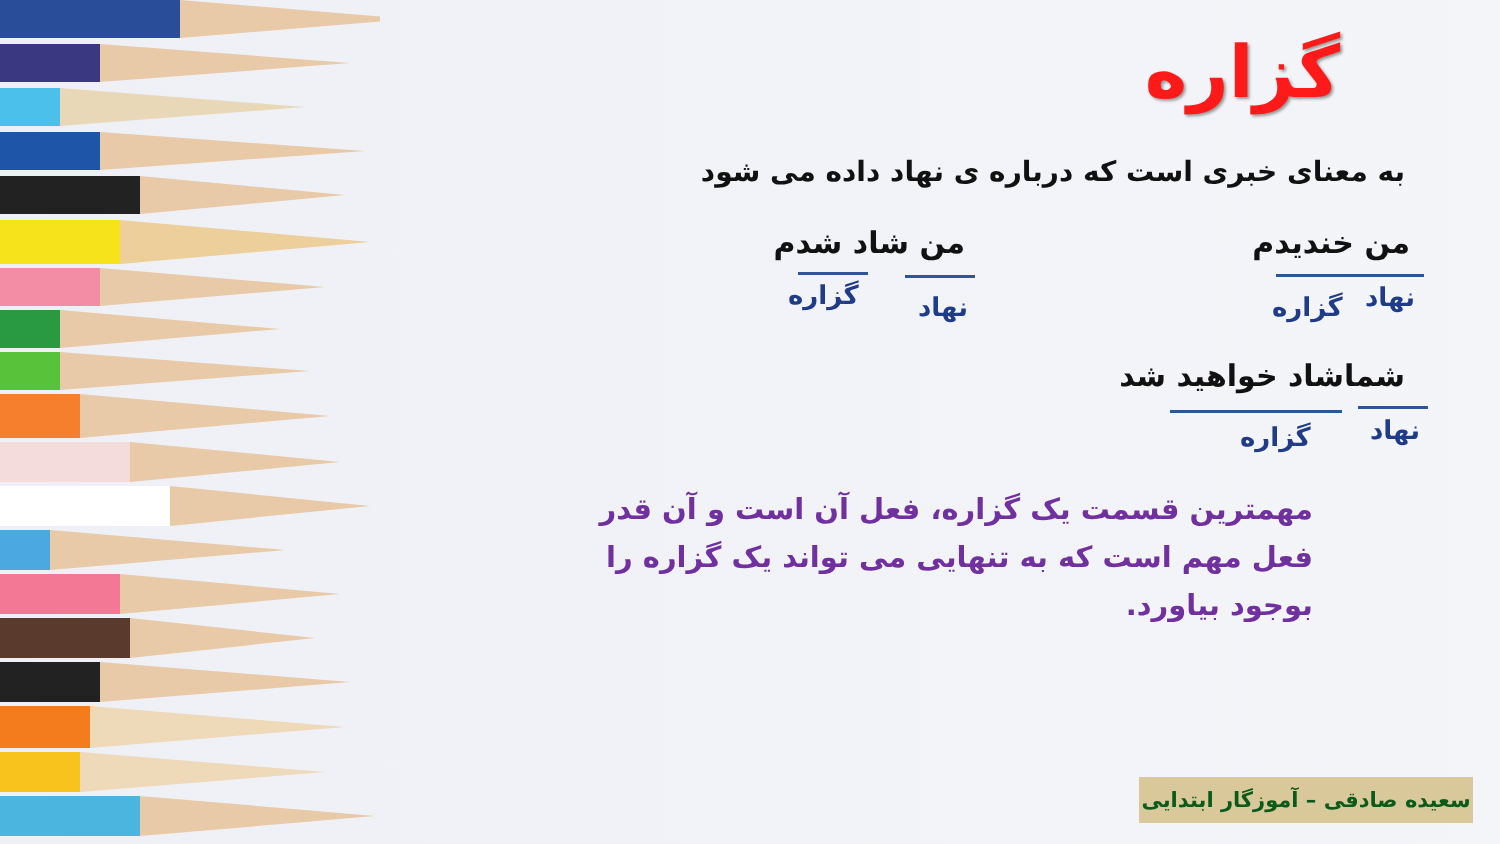گزاره
به معنای خبری است که درباره ی نهاد داده می شود
من خندیدم
نهاد
گزاره
من شاد شدم
نهاد
گزاره
شماشاد خواهید شد
نهاد
گزاره
مهمترین قسمت یک گزاره، فعل آن است و آن قدر فعل مهم است که به تنهایی می تواند یک گزاره را بوجود بیاورد.
سعیده صادقی – آموزگار ابتدایی